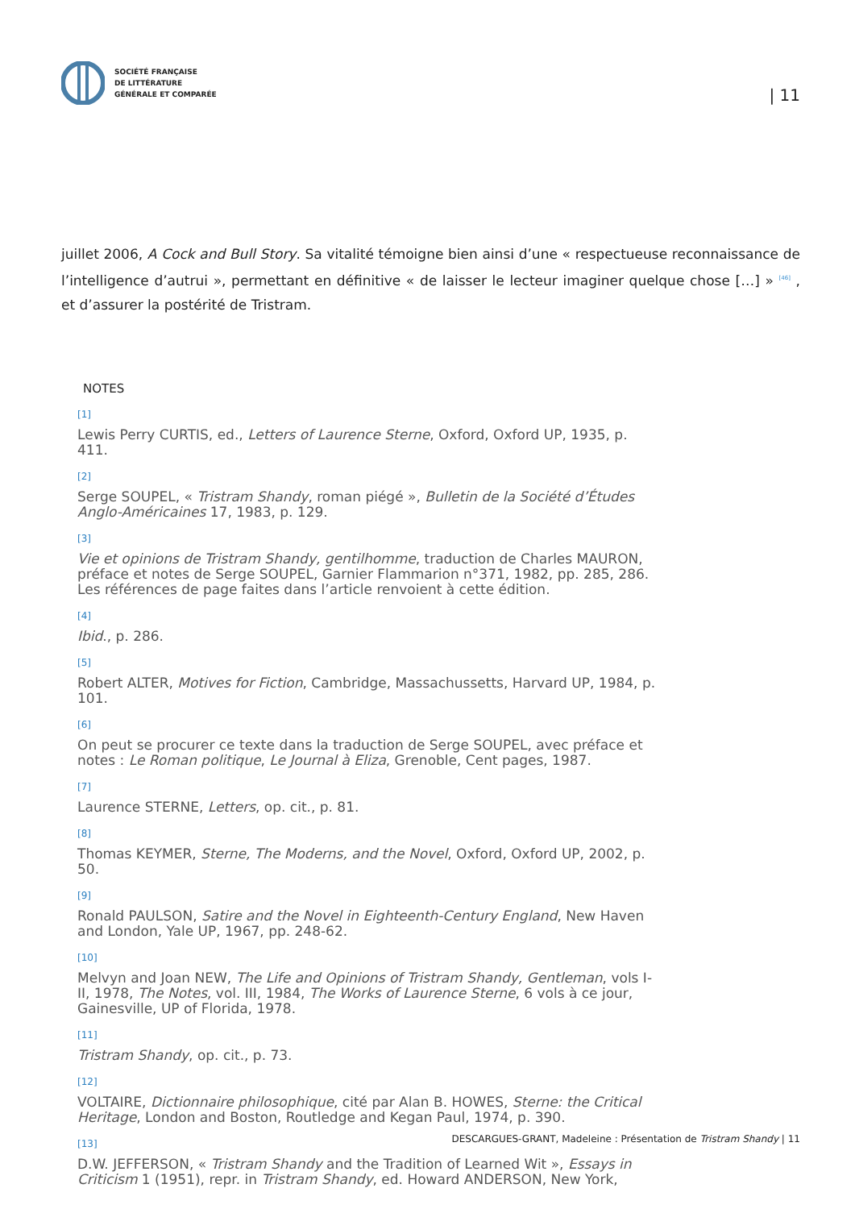SOCIÉTÉ FRANÇAISE
DE LITTÉRATURE
GÉNÉRALE ET COMPARÉE
| 11
juillet 2006, A Cock and Bull Story. Sa vitalité témoigne bien ainsi d’une « respectueuse reconnaissance de l’intelligence d’autrui », permettant en définitive « de laisser le lecteur imaginer quelque chose […] » <sup>[46]</sup> , et d’assurer la postérité de Tristram.
NOTES
[1]
Lewis Perry CURTIS, ed., Letters of Laurence Sterne, Oxford, Oxford UP, 1935, p. 411.
[2]
Serge SOUPEL, « Tristram Shandy, roman piégé », Bulletin de la Société d’Études Anglo-Américaines 17, 1983, p. 129.
[3]
Vie et opinions de Tristram Shandy, gentilhomme, traduction de Charles MAURON, préface et notes de Serge SOUPEL, Garnier Flammarion n°371, 1982, pp. 285, 286. Les références de page faites dans l’article renvoient à cette édition.
[4]
Ibid., p. 286.
[5]
Robert ALTER, Motives for Fiction, Cambridge, Massachussetts, Harvard UP, 1984, p. 101.
[6]
On peut se procurer ce texte dans la traduction de Serge SOUPEL, avec préface et notes : Le Roman politique, Le Journal à Eliza, Grenoble, Cent pages, 1987.
[7]
Laurence STERNE, Letters, op. cit., p. 81.
[8]
Thomas KEYMER, Sterne, The Moderns, and the Novel, Oxford, Oxford UP, 2002, p. 50.
[9]
Ronald PAULSON, Satire and the Novel in Eighteenth-Century England, New Haven and London, Yale UP, 1967, pp. 248-62.
[10]
Melvyn and Joan NEW, The Life and Opinions of Tristram Shandy, Gentleman, vols I-II, 1978, The Notes, vol. III, 1984, The Works of Laurence Sterne, 6 vols à ce jour, Gainesville, UP of Florida, 1978.
[11]
Tristram Shandy, op. cit., p. 73.
[12]
VOLTAIRE, Dictionnaire philosophique, cité par Alan B. HOWES, Sterne: the Critical Heritage, London and Boston, Routledge and Kegan Paul, 1974, p. 390.
[13]
D.W. JEFFERSON, « Tristram Shandy and the Tradition of Learned Wit », Essays in Criticism 1 (1951), repr. in Tristram Shandy, ed. Howard ANDERSON, New York,
DESCARGUES-GRANT, Madeleine : Présentation de Tristram Shandy | 11